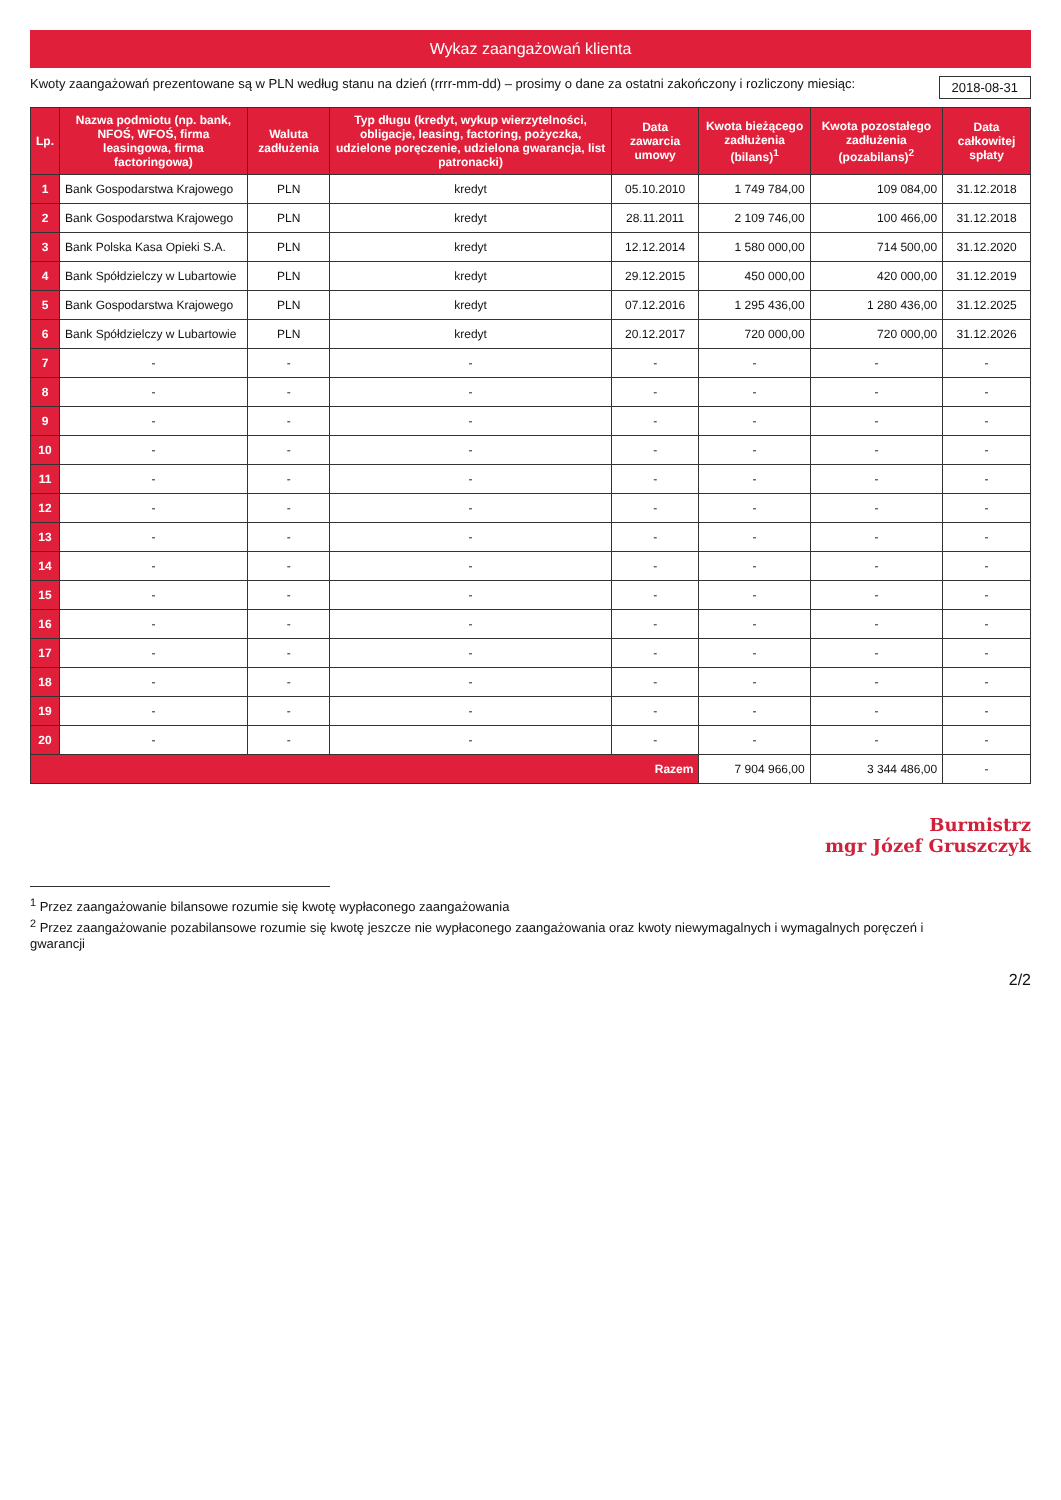Wykaz zaangażowań klienta
Kwoty zaangażowań prezentowane są w PLN według stanu na dzień (rrrr-mm-dd) – prosimy o dane za ostatni zakończony i rozliczony miesiąc: 2018-08-31
| Lp. | Nazwa podmiotu (np. bank, NFOŚ, WFOŚ, firma leasingowa, firma factoringowa) | Waluta zadłużenia | Typ długu (kredyt, wykup wierzytelności, obligacje, leasing, factoring, pożyczka, udzielone poręczenie, udzielona gwarancja, list patronacki) | Data zawarcia umowy | Kwota bieżącego zadłużenia (bilans)<sup>1</sup> | Kwota pozostałego zadłużenia (pozabilans)<sup>2</sup> | Data całkowitej spłaty |
| --- | --- | --- | --- | --- | --- | --- | --- |
| 1 | Bank Gospodarstwa Krajowego | PLN | kredyt | 05.10.2010 | 1 749 784,00 | 109 084,00 | 31.12.2018 |
| 2 | Bank Gospodarstwa Krajowego | PLN | kredyt | 28.11.2011 | 2 109 746,00 | 100 466,00 | 31.12.2018 |
| 3 | Bank Polska Kasa Opieki S.A. | PLN | kredyt | 12.12.2014 | 1 580 000,00 | 714 500,00 | 31.12.2020 |
| 4 | Bank Spółdzielczy w Lubartowie | PLN | kredyt | 29.12.2015 | 450 000,00 | 420 000,00 | 31.12.2019 |
| 5 | Bank Gospodarstwa Krajowego | PLN | kredyt | 07.12.2016 | 1 295 436,00 | 1 280 436,00 | 31.12.2025 |
| 6 | Bank Spółdzielczy w Lubartowie | PLN | kredyt | 20.12.2017 | 720 000,00 | 720 000,00 | 31.12.2026 |
| 7 | - | - | - | - | - | - | - |
| 8 | - | - | - | - | - | - | - |
| 9 | - | - | - | - | - | - | - |
| 10 | - | - | - | - | - | - | - |
| 11 | - | - | - | - | - | - | - |
| 12 | - | - | - | - | - | - | - |
| 13 | - | - | - | - | - | - | - |
| 14 | - | - | - | - | - | - | - |
| 15 | - | - | - | - | - | - | - |
| 16 | - | - | - | - | - | - | - |
| 17 | - | - | - | - | - | - | - |
| 18 | - | - | - | - | - | - | - |
| 19 | - | - | - | - | - | - | - |
| 20 | - | - | - | - | - | - | - |
| Razem | | | | | 7 904 966,00 | 3 344 486,00 | - |
Burmistrz
mgr Józef Gruszczyk
<sup>1</sup> Przez zaangażowanie bilansowe rozumie się kwotę wypłaconego zaangażowania
<sup>2</sup> Przez zaangażowanie pozabilansowe rozumie się kwotę jeszcze nie wypłaconego zaangażowania oraz kwoty niewymagalnych i wymagalnych poręczeń i gwarancji
2/2